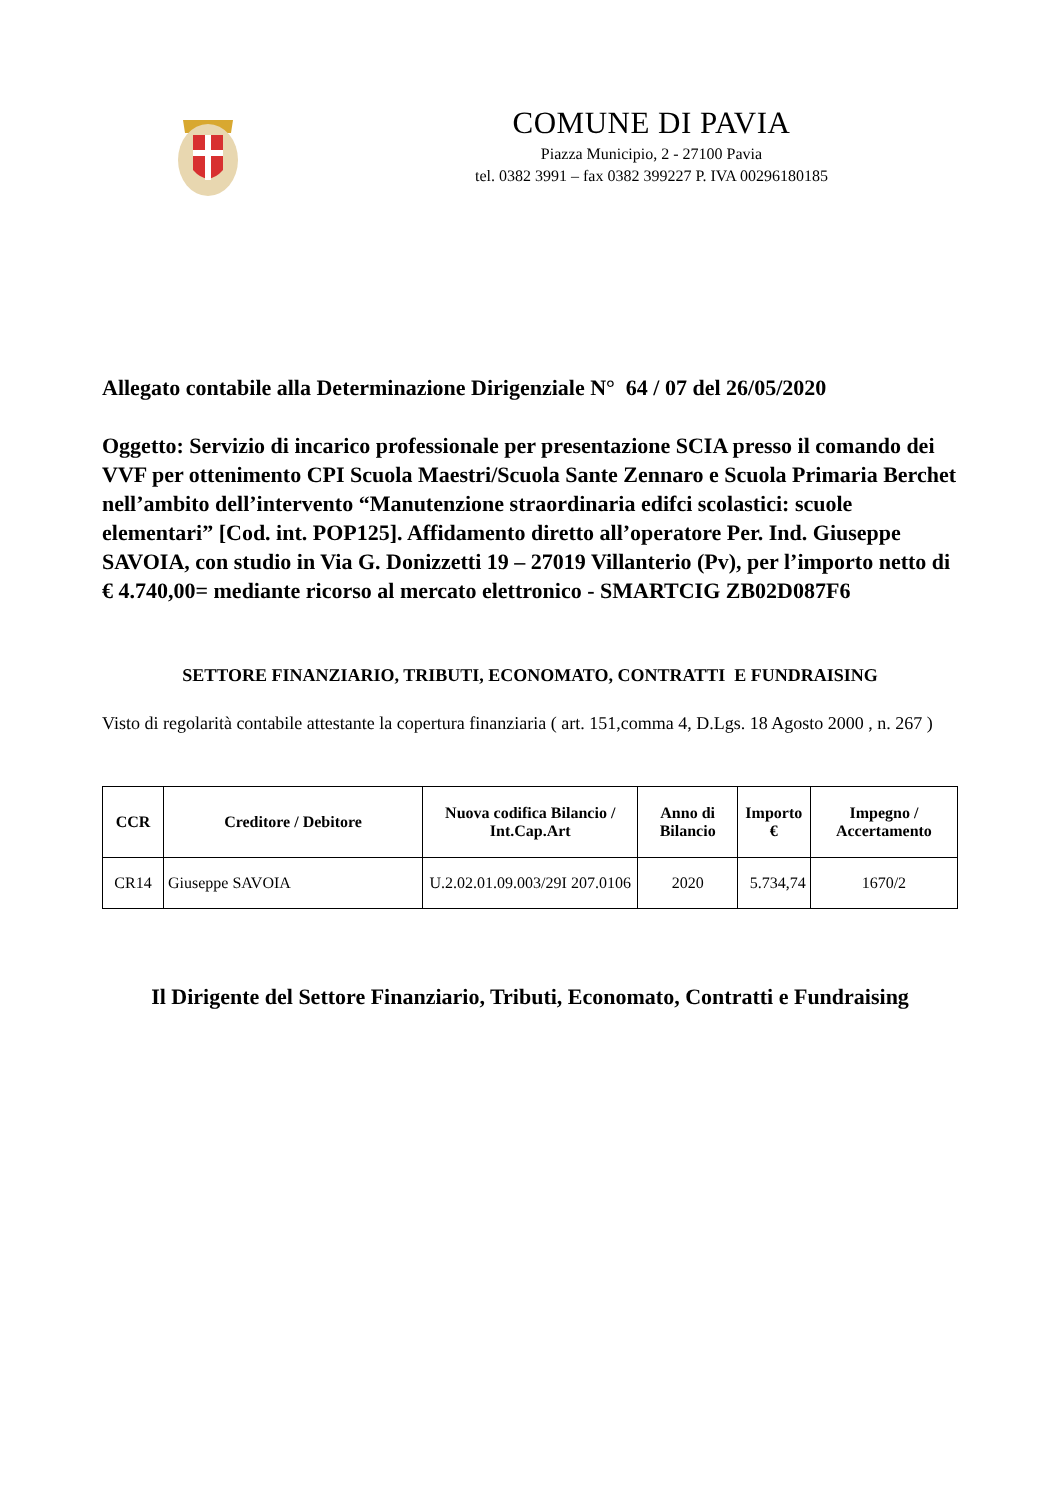COMUNE DI PAVIA
Piazza Municipio, 2 - 27100 Pavia
tel. 0382 3991 – fax 0382 399227 P. IVA 00296180185
Allegato contabile alla Determinazione Dirigenziale N° 64 / 07 del 26/05/2020
Oggetto: Servizio di incarico professionale per presentazione SCIA presso il comando dei VVF per ottenimento CPI Scuola Maestri/Scuola Sante Zennaro e Scuola Primaria Berchet nell’ambito dell’intervento “Manutenzione straordinaria edifci scolastici: scuole elementari” [Cod. int. POP125]. Affidamento diretto all’operatore Per. Ind. Giuseppe SAVOIA, con studio in Via G. Donizzetti 19 – 27019 Villanterio (Pv), per l’importo netto di € 4.740,00= mediante ricorso al mercato elettronico - SMARTCIG ZB02D087F6
SETTORE FINANZIARIO, TRIBUTI, ECONOMATO, CONTRATTI E FUNDRAISING
Visto di regolarità contabile attestante la copertura finanziaria ( art. 151,comma 4, D.Lgs. 18 Agosto 2000 , n. 267 )
| CCR | Creditore / Debitore | Nuova codifica Bilancio / Int.Cap.Art | Anno di Bilancio | Importo € | Impegno / Accertamento |
| --- | --- | --- | --- | --- | --- |
| CR14 | Giuseppe SAVOIA | U.2.02.01.09.003/29I 207.0106 | 2020 | 5.734,74 | 1670/2 |
Il Dirigente del Settore Finanziario, Tributi, Economato, Contratti e Fundraising